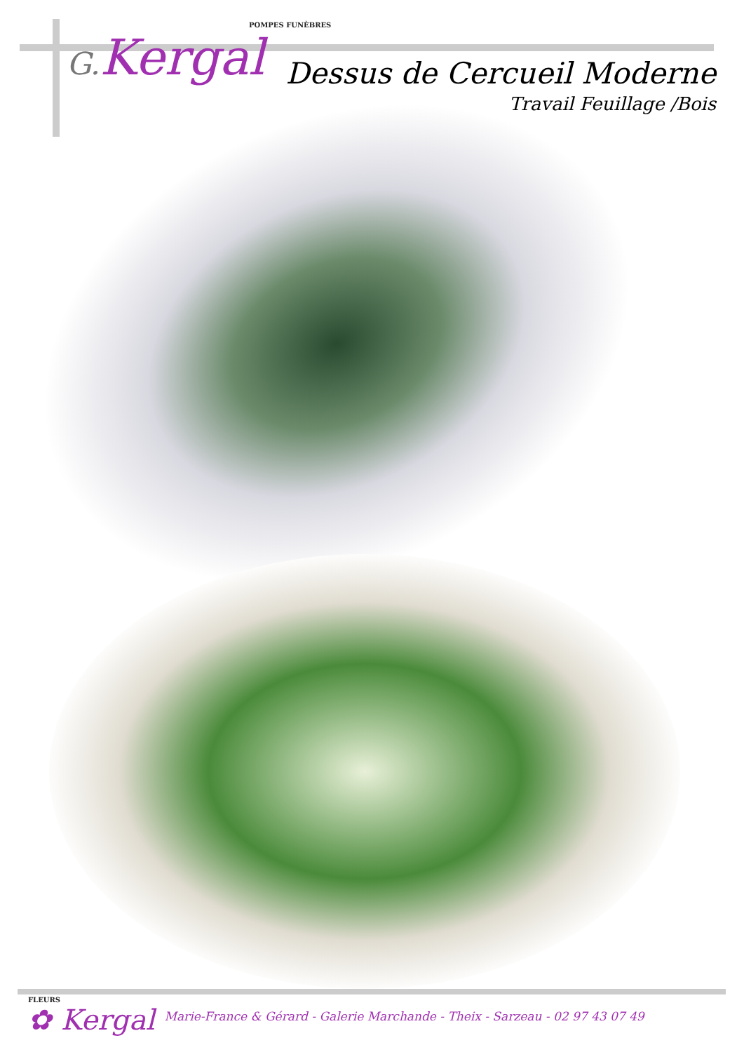POMPES FUNÈBRES
G. Kergal
Dessus de Cercueil Moderne
Travail Feuillage /Bois
FLEURS
✿ Kergal
Marie-France & Gérard - Galerie Marchande - Theix - Sarzeau - 02 97 43 07 49